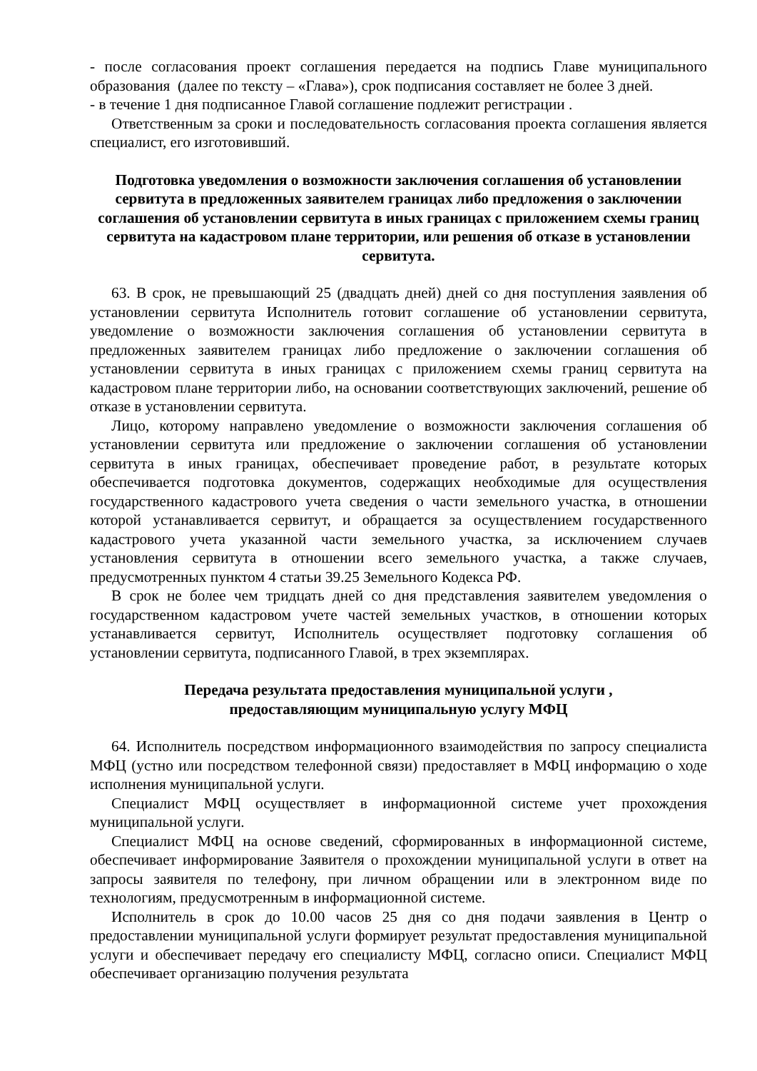- после согласования проект соглашения передается на подпись Главе муниципального образования (далее по тексту – «Глава»), срок подписания составляет не более 3 дней.
- в течение 1 дня подписанное Главой соглашение подлежит регистрации .
Ответственным за сроки и последовательность согласования проекта соглашения является специалист, его изготовивший.
Подготовка уведомления о возможности заключения соглашения об установлении сервитута в предложенных заявителем границах либо предложения о заключении соглашения об установлении сервитута в иных границах с приложением схемы границ сервитута на кадастровом плане территории, или решения об отказе в установлении сервитута.
63. В срок, не превышающий 25 (двадцать дней) дней со дня поступления заявления об установлении сервитута Исполнитель готовит соглашение об установлении сервитута, уведомление о возможности заключения соглашения об установлении сервитута в предложенных заявителем границах либо предложение о заключении соглашения об установлении сервитута в иных границах с приложением схемы границ сервитута на кадастровом плане территории либо, на основании соответствующих заключений, решение об отказе в установлении сервитута.
Лицо, которому направлено уведомление о возможности заключения соглашения об установлении сервитута или предложение о заключении соглашения об установлении сервитута в иных границах, обеспечивает проведение работ, в результате которых обеспечивается подготовка документов, содержащих необходимые для осуществления государственного кадастрового учета сведения о части земельного участка, в отношении которой устанавливается сервитут, и обращается за осуществлением государственного кадастрового учета указанной части земельного участка, за исключением случаев установления сервитута в отношении всего земельного участка, а также случаев, предусмотренных пунктом 4 статьи 39.25 Земельного Кодекса РФ.
В срок не более чем тридцать дней со дня представления заявителем уведомления о государственном кадастровом учете частей земельных участков, в отношении которых устанавливается сервитут, Исполнитель осуществляет подготовку соглашения об установлении сервитута, подписанного Главой, в трех экземплярах.
Передача результата предоставления муниципальной услуги ,
предоставляющим муниципальную услугу МФЦ
64. Исполнитель посредством информационного взаимодействия по запросу специалиста МФЦ (устно или посредством телефонной связи) предоставляет в МФЦ информацию о ходе исполнения муниципальной услуги.
Специалист МФЦ осуществляет в информационной системе учет прохождения муниципальной услуги.
Специалист МФЦ на основе сведений, сформированных в информационной системе, обеспечивает информирование Заявителя о прохождении муниципальной услуги в ответ на запросы заявителя по телефону, при личном обращении или в электронном виде по технологиям, предусмотренным в информационной системе.
Исполнитель в срок до 10.00 часов 25 дня со дня подачи заявления в Центр о предоставлении муниципальной услуги формирует результат предоставления муниципальной услуги и обеспечивает передачу его специалисту МФЦ, согласно описи. Специалист МФЦ обеспечивает организацию получения результата